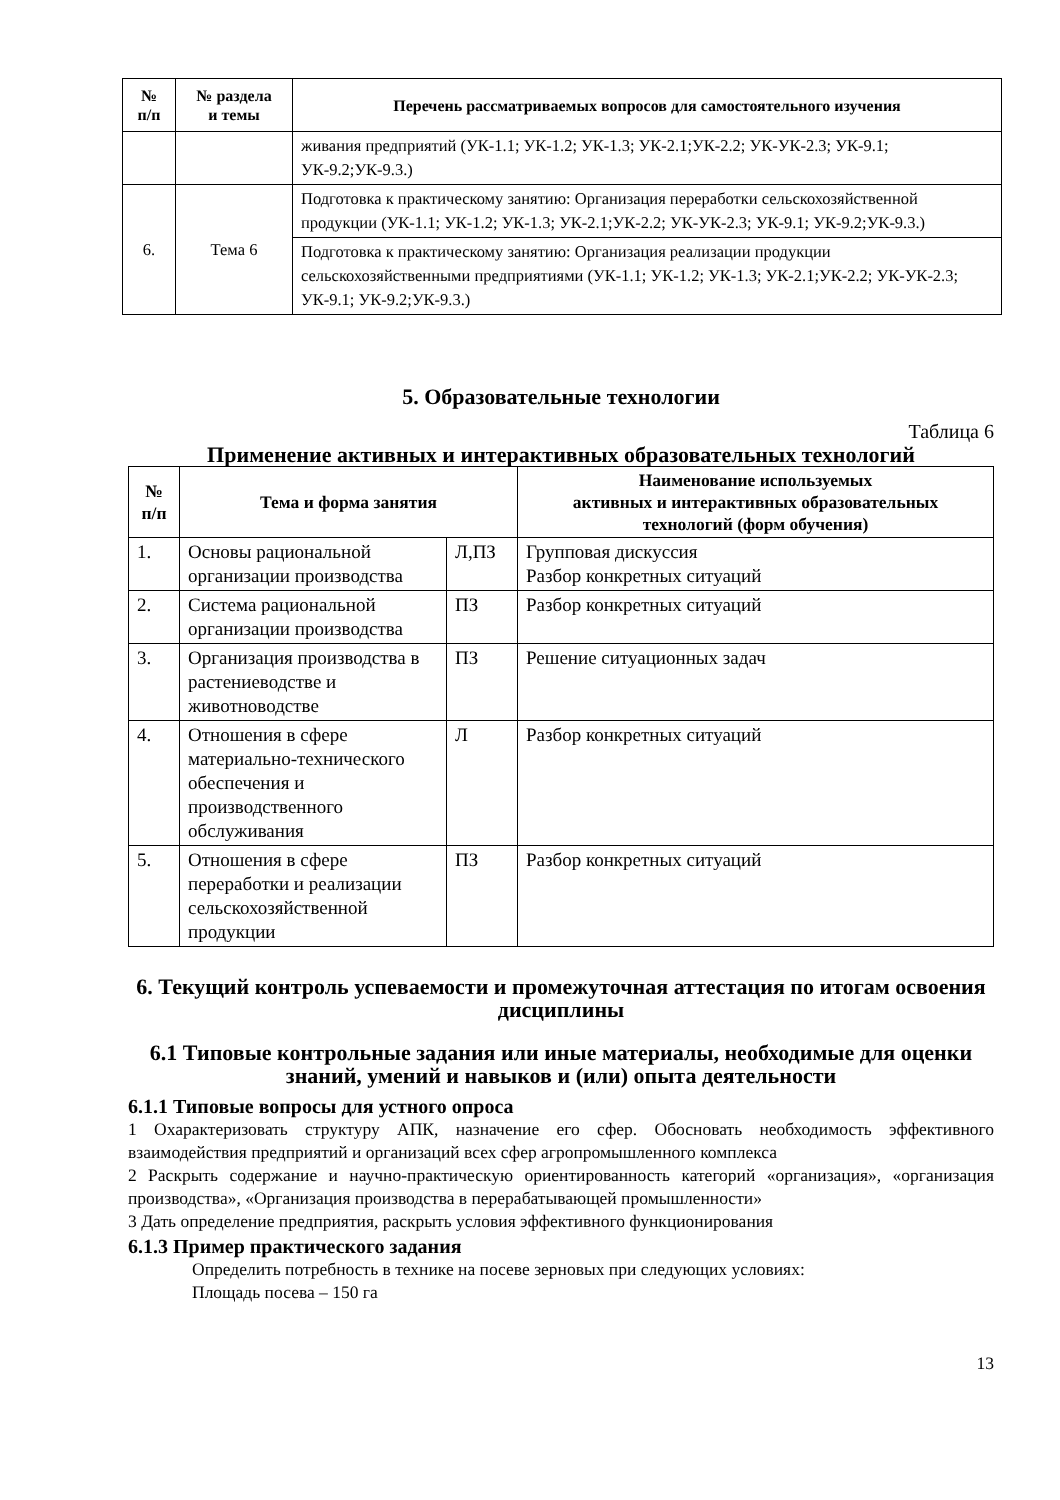| № п/п | № раздела и темы | Перечень рассматриваемых вопросов для самостоятельного изучения |
| --- | --- | --- |
| | | живания предприятий (УК-1.1; УК-1.2; УК-1.3; УК-2.1;УК-2.2; УК-УК-2.3; УК-9.1; УК-9.2;УК-9.3.) |
| 6. | Тема 6 | Подготовка к практическому занятию: Организация переработки сельскохозяйственной продукции (УК-1.1; УК-1.2; УК-1.3; УК-2.1;УК-2.2; УК-УК-2.3; УК-9.1; УК-9.2;УК-9.3.) |
| | | Подготовка к практическому занятию: Организация реализации продукции сельскохозяйственными предприятиями (УК-1.1; УК-1.2; УК-1.3; УК-2.1;УК-2.2; УК-УК-2.3; УК-9.1; УК-9.2;УК-9.3.) |
5. Образовательные технологии
Таблица 6
Применение активных и интерактивных образовательных технологий
| № п/п | Тема и форма занятия | | Наименование используемых активных и интерактивных образовательных технологий (форм обучения) |
| --- | --- | --- | --- |
| 1. | Основы рациональной организации производства | Л,ПЗ | Групповая дискуссия Разбор конкретных ситуаций |
| 2. | Система рациональной организации производства | ПЗ | Разбор конкретных ситуаций |
| 3. | Организация производства в растениеводстве и животноводстве | ПЗ | Решение ситуационных задач |
| 4. | Отношения в сфере материально-технического обеспечения и производственного обслуживания | Л | Разбор конкретных ситуаций |
| 5. | Отношения в сфере переработки и реализации сельскохозяйственной продукции | ПЗ | Разбор конкретных ситуаций |
6. Текущий контроль успеваемости и промежуточная аттестация по итогам освоения дисциплины
6.1 Типовые контрольные задания или иные материалы, необходимые для оценки знаний, умений и навыков и (или) опыта деятельности
6.1.1 Типовые вопросы для устного опроса
1 Охарактеризовать структуру АПК, назначение его сфер. Обосновать необходимость эффективного взаимодействия предприятий и организаций всех сфер агропромышленного комплекса
2 Раскрыть содержание и научно-практическую ориентированность категорий «организация», «организация производства», «Организация производства в перерабатывающей промышленности»
3 Дать определение предприятия, раскрыть условия эффективного функционирования
6.1.3 Пример практического задания
Определить потребность в технике на посеве зерновых при следующих условиях:
Площадь посева – 150 га
13